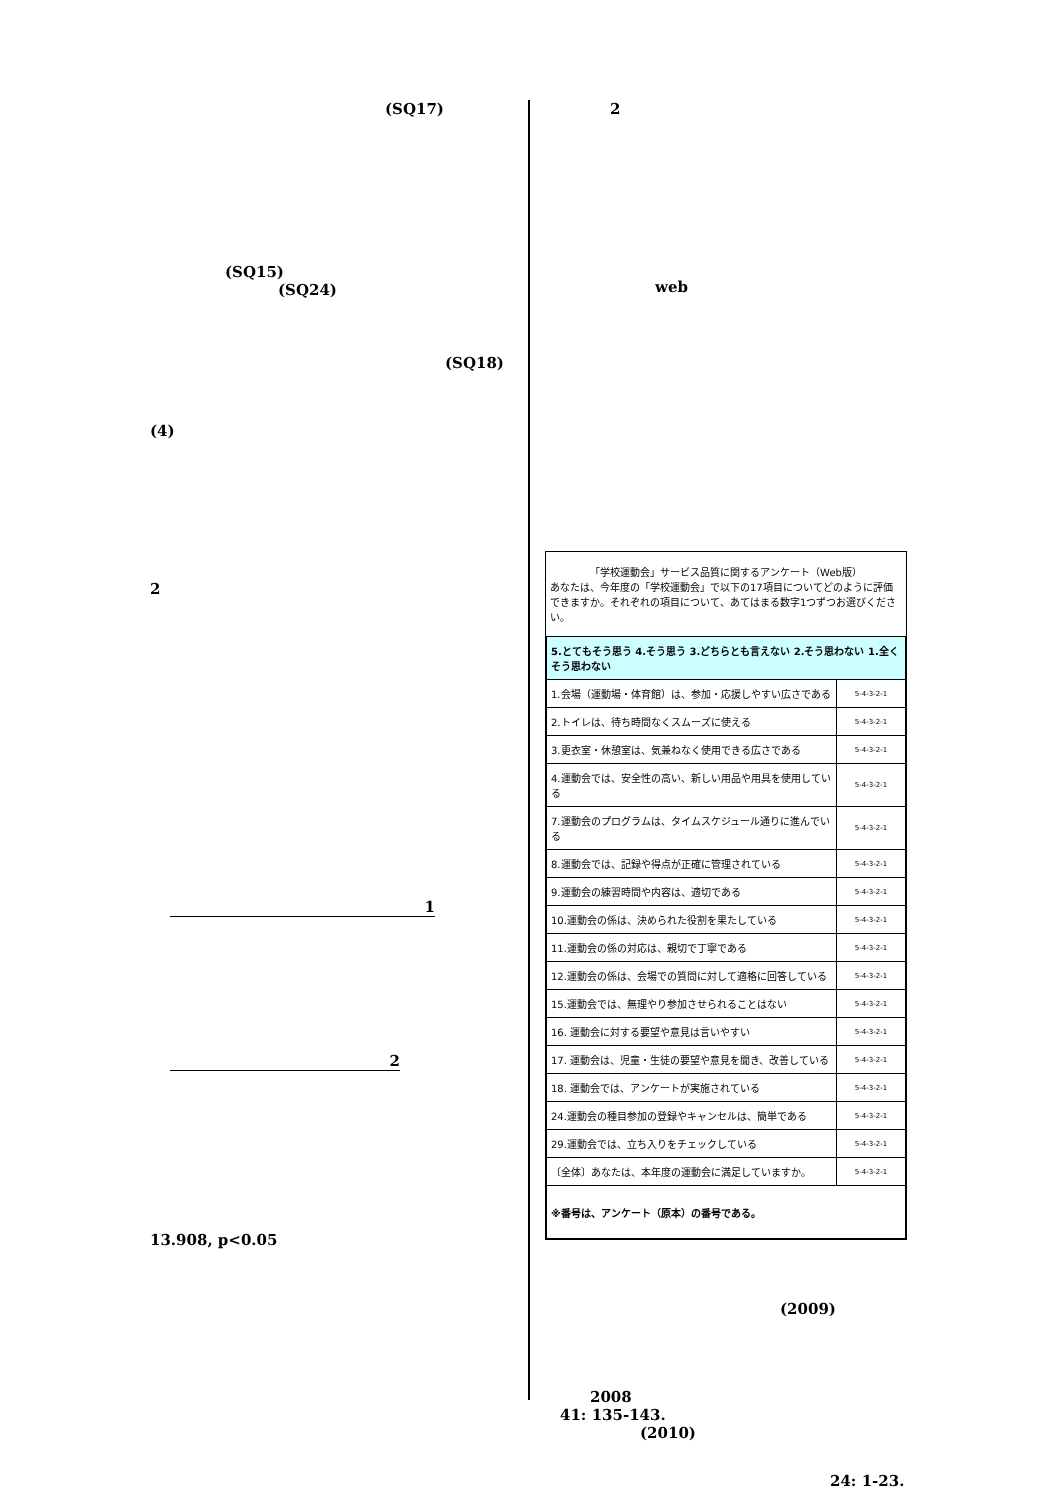(SQ17)
(SQ15)
(SQ24)
(SQ18)
(4)
2
1
2
13.908, p<0.05
2
web
「学校運動会」サービス品質に関するアンケート（Web版）
あなたは、今年度の「学校運動会」で以下の17項目についてどのように評価できますか。それぞれの項目について、あてはまる数字1つずつお選びください。
| 5.とてもそう思う 4.そう思う 3.どちらとも言えない 2.そう思わない 1.全くそう思わない | |
| 1.会場（運動場・体育館）は、参加・応援しやすい広さである | 5-4-3-2-1 |
| 2.トイレは、待ち時間なくスムーズに使える | 5-4-3-2-1 |
| 3.更衣室・休憩室は、気兼ねなく使用できる広さである | 5-4-3-2-1 |
| 4.運動会では、安全性の高い、新しい用品や用具を使用している | 5-4-3-2-1 |
| 7.運動会のプログラムは、タイムスケジュール通りに進んでいる | 5-4-3-2-1 |
| 8.運動会では、記録や得点が正確に管理されている | 5-4-3-2-1 |
| 9.運動会の練習時間や内容は、適切である | 5-4-3-2-1 |
| 10.運動会の係は、決められた役割を果たしている | 5-4-3-2-1 |
| 11.運動会の係の対応は、親切で丁寧である | 5-4-3-2-1 |
| 12.運動会の係は、会場での質問に対して適格に回答している | 5-4-3-2-1 |
| 15.運動会では、無理やり参加させられることはない | 5-4-3-2-1 |
| 16. 運動会に対する要望や意見は言いやすい | 5-4-3-2-1 |
| 17. 運動会は、児童・生徒の要望や意見を聞き、改善している | 5-4-3-2-1 |
| 18. 運動会では、アンケートが実施されている | 5-4-3-2-1 |
| 24.運動会の種目参加の登録やキャンセルは、簡単である | 5-4-3-2-1 |
| 29.運動会では、立ち入りをチェックしている | 5-4-3-2-1 |
| 〔全体〕あなたは、本年度の運動会に満足していますか。 | 5-4-3-2-1 |
| ※番号は、アンケート（原本）の番号である。 | |
(2009)
2008
41: 135-143.
(2010)
24: 1-23.